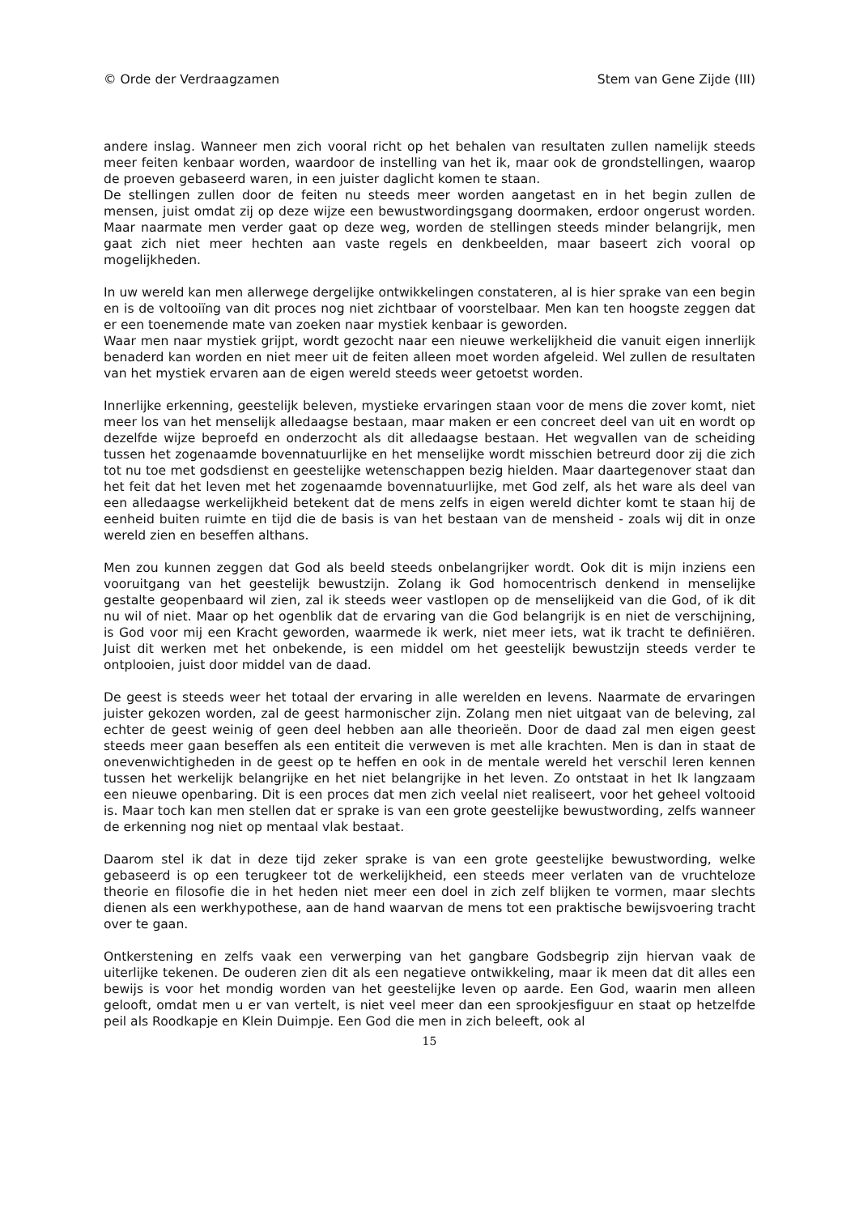© Orde der Verdraagzamen Stem van Gene Zijde (III)
andere inslag. Wanneer men zich vooral richt op het behalen van resultaten zullen namelijk steeds meer feiten kenbaar worden, waardoor de instelling van het ik, maar ook de grondstellingen, waarop de proeven gebaseerd waren, in een juister daglicht komen te staan.
De stellingen zullen door de feiten nu steeds meer worden aangetast en in het begin zullen de mensen, juist omdat zij op deze wijze een bewustwordingsgang doormaken, erdoor ongerust worden. Maar naarmate men verder gaat op deze weg, worden de stellingen steeds minder belangrijk, men gaat zich niet meer hechten aan vaste regels en denkbeelden, maar baseert zich vooral op mogelijkheden.
In uw wereld kan men allerwege dergelijke ontwikkelingen constateren, al is hier sprake van een begin en is de voltooiïng van dit proces nog niet zichtbaar of voorstelbaar. Men kan ten hoogste zeggen dat er een toenemende mate van zoeken naar mystiek kenbaar is geworden.
Waar men naar mystiek grijpt, wordt gezocht naar een nieuwe werkelijkheid die vanuit eigen innerlijk benaderd kan worden en niet meer uit de feiten alleen moet worden afgeleid. Wel zullen de resultaten van het mystiek ervaren aan de eigen wereld steeds weer getoetst worden.
Innerlijke erkenning, geestelijk beleven, mystieke ervaringen staan voor de mens die zover komt, niet meer los van het menselijk alledaagse bestaan, maar maken er een concreet deel van uit en wordt op dezelfde wijze beproefd en onderzocht als dit alledaagse bestaan. Het wegvallen van de scheiding tussen het zogenaamde bovennatuurlijke en het menselijke wordt misschien betreurd door zij die zich tot nu toe met godsdienst en geestelijke wetenschappen bezig hielden. Maar daartegenover staat dan het feit dat het leven met het zogenaamde bovennatuurlijke, met God zelf, als het ware als deel van een alledaagse werkelijkheid betekent dat de mens zelfs in eigen wereld dichter komt te staan hij de eenheid buiten ruimte en tijd die de basis is van het bestaan van de mensheid - zoals wij dit in onze wereld zien en beseffen althans.
Men zou kunnen zeggen dat God als beeld steeds onbelangrijker wordt. Ook dit is mijn inziens een vooruitgang van het geestelijk bewustzijn. Zolang ik God homocentrisch denkend in menselijke gestalte geopenbaard wil zien, zal ik steeds weer vastlopen op de menselijkeid van die God, of ik dit nu wil of niet. Maar op het ogenblik dat de ervaring van die God belangrijk is en niet de verschijning, is God voor mij een Kracht geworden, waarmede ik werk, niet meer iets, wat ik tracht te definiëren. Juist dit werken met het onbekende, is een middel om het geestelijk bewustzijn steeds verder te ontplooien, juist door middel van de daad.
De geest is steeds weer het totaal der ervaring in alle werelden en levens. Naarmate de ervaringen juister gekozen worden, zal de geest harmonischer zijn. Zolang men niet uitgaat van de beleving, zal echter de geest weinig of geen deel hebben aan alle theorieën. Door de daad zal men eigen geest steeds meer gaan beseffen als een entiteit die verweven is met alle krachten. Men is dan in staat de onevenwichtigheden in de geest op te heffen en ook in de mentale wereld het verschil leren kennen tussen het werkelijk belangrijke en het niet belangrijke in het leven. Zo ontstaat in het Ik langzaam een nieuwe openbaring. Dit is een proces dat men zich veelal niet realiseert, voor het geheel voltooid is. Maar toch kan men stellen dat er sprake is van een grote geestelijke bewustwording, zelfs wanneer de erkenning nog niet op mentaal vlak bestaat.
Daarom stel ik dat in deze tijd zeker sprake is van een grote geestelijke bewustwording, welke gebaseerd is op een terugkeer tot de werkelijkheid, een steeds meer verlaten van de vruchteloze theorie en filosofie die in het heden niet meer een doel in zich zelf blijken te vormen, maar slechts dienen als een werkhypothese, aan de hand waarvan de mens tot een praktische bewijsvoering tracht over te gaan.
Ontkerstening en zelfs vaak een verwerping van het gangbare Godsbegrip zijn hiervan vaak de uiterlijke tekenen. De ouderen zien dit als een negatieve ontwikkeling, maar ik meen dat dit alles een bewijs is voor het mondig worden van het geestelijke leven op aarde. Een God, waarin men alleen gelooft, omdat men u er van vertelt, is niet veel meer dan een sprookjesfiguur en staat op hetzelfde peil als Roodkapje en Klein Duimpje. Een God die men in zich beleeft, ook al
15